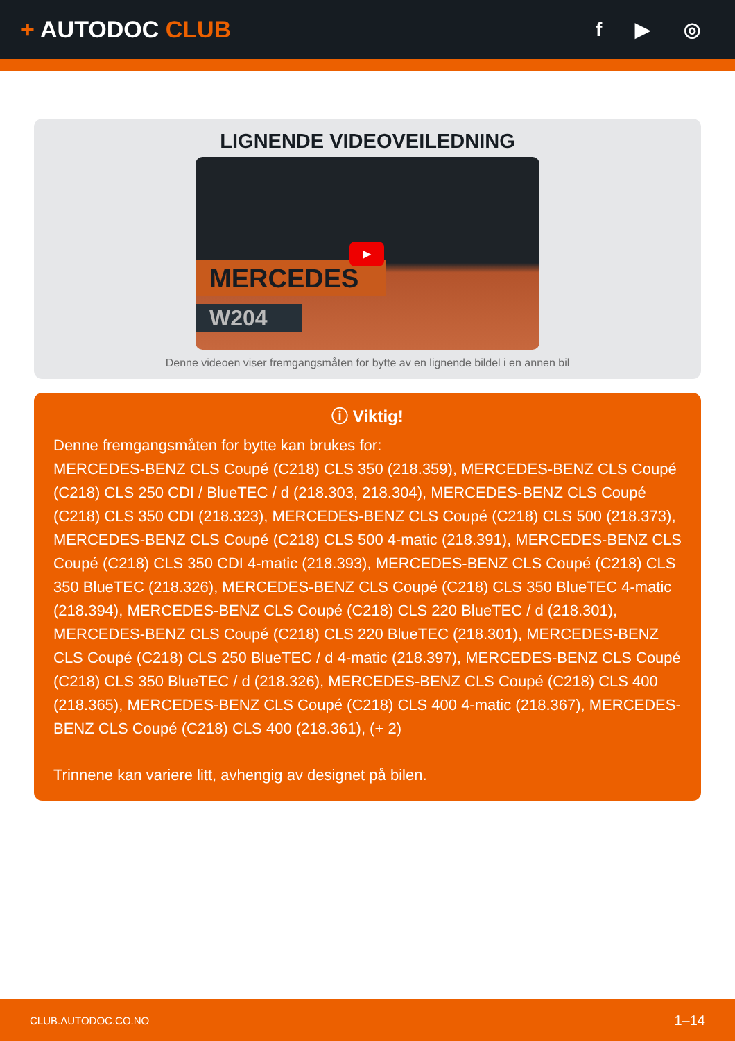+ AUTODOC CLUB
f ▶ ◎
LIGNENDE VIDEOVEILEDNING
MERCEDES
W204
▶
Denne videoen viser fremgangsmåten for bytte av en lignende bildel i en annen bil
ⓘ Viktig!
Denne fremgangsmåten for bytte kan brukes for:
MERCEDES-BENZ CLS Coupé (C218) CLS 350 (218.359), MERCEDES-BENZ CLS Coupé (C218) CLS 250 CDI / BlueTEC / d (218.303, 218.304), MERCEDES-BENZ CLS Coupé (C218) CLS 350 CDI (218.323), MERCEDES-BENZ CLS Coupé (C218) CLS 500 (218.373), MERCEDES-BENZ CLS Coupé (C218) CLS 500 4-matic (218.391), MERCEDES-BENZ CLS Coupé (C218) CLS 350 CDI 4-matic (218.393), MERCEDES-BENZ CLS Coupé (C218) CLS 350 BlueTEC (218.326), MERCEDES-BENZ CLS Coupé (C218) CLS 350 BlueTEC 4-matic (218.394), MERCEDES-BENZ CLS Coupé (C218) CLS 220 BlueTEC / d (218.301), MERCEDES-BENZ CLS Coupé (C218) CLS 220 BlueTEC (218.301), MERCEDES-BENZ CLS Coupé (C218) CLS 250 BlueTEC / d 4-matic (218.397), MERCEDES-BENZ CLS Coupé (C218) CLS 350 BlueTEC / d (218.326), MERCEDES-BENZ CLS Coupé (C218) CLS 400 (218.365), MERCEDES-BENZ CLS Coupé (C218) CLS 400 4-matic (218.367), MERCEDES-BENZ CLS Coupé (C218) CLS 400 (218.361), (+ 2)
Trinnene kan variere litt, avhengig av designet på bilen.
CLUB.AUTODOC.CO.NO 1–14